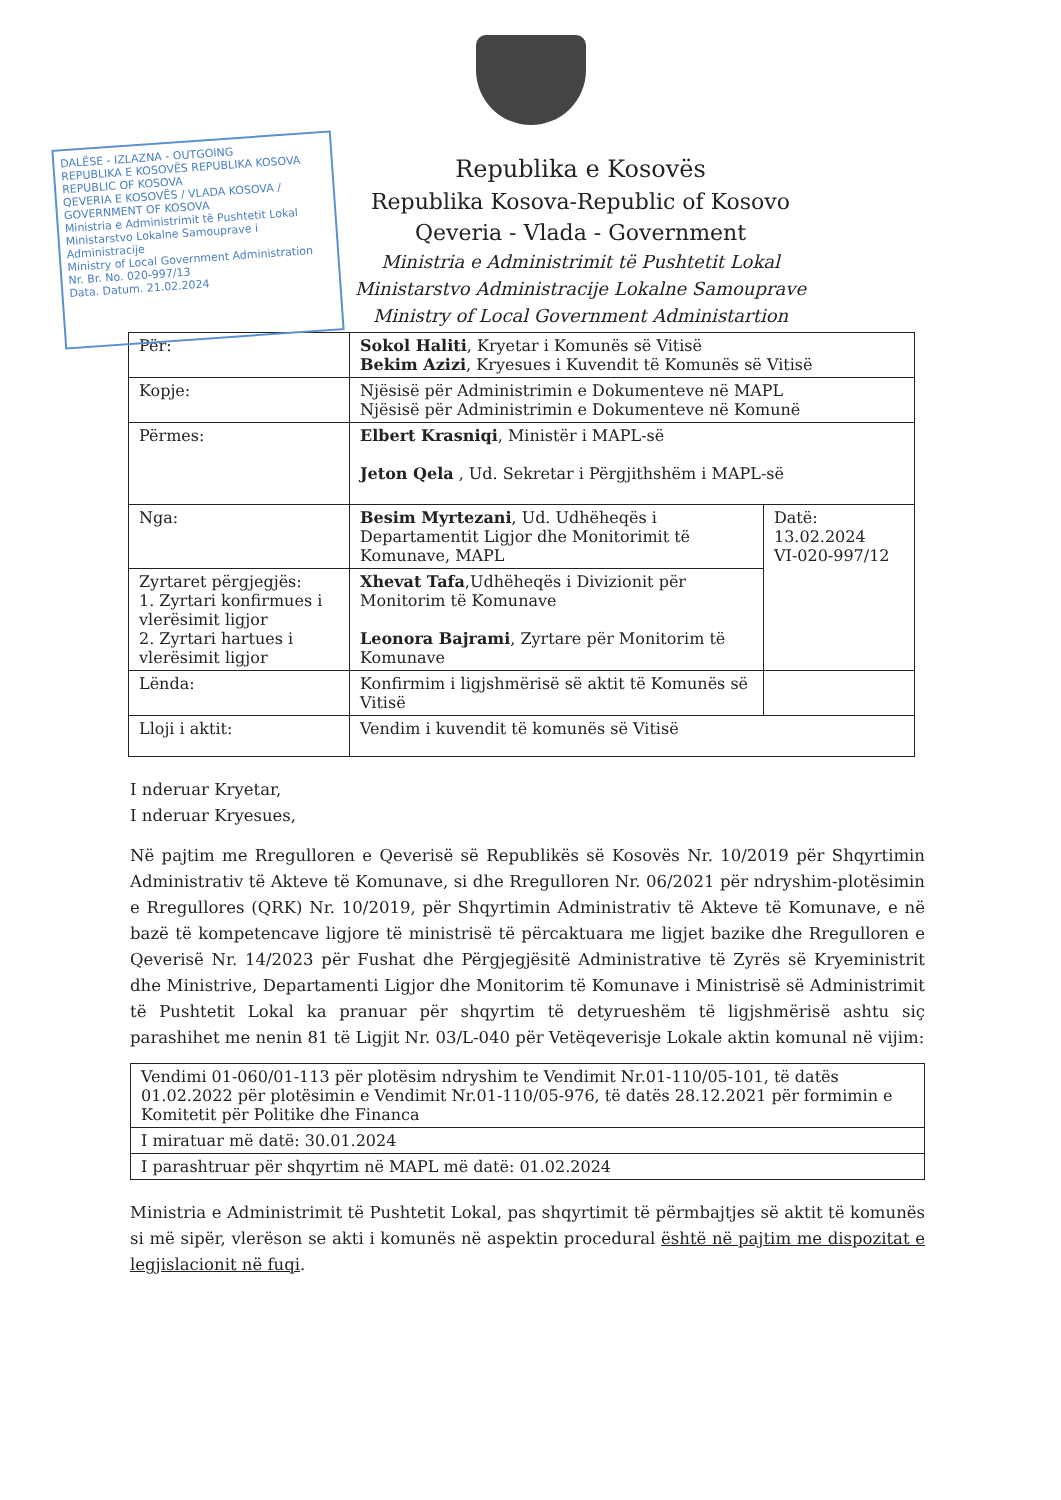DALËSE - IZLAZNA - OUTGOING
REPUBLIKA E KOSOVËS REPUBLIKA KOSOVA REPUBLIC OF KOSOVA
QEVERIA E KOSOVËS / VLADA KOSOVA / GOVERNMENT OF KOSOVA
Ministria e Administrimit të Pushtetit Lokal
Ministarstvo Lokalne Samouprave i Administracije
Ministry of Local Government Administration
Nr. Br. No. 020-997/13
Data. Datum. 21.02.2024
Republika e Kosovës
Republika Kosova-Republic of Kosovo
Qeveria - Vlada - Government
Ministria e Administrimit të Pushtetit Lokal
Ministarstvo Administracije Lokalne Samouprave
Ministry of Local Government Administartion
| Për: | Sokol Haliti , Kryetar i Komunës së Vitisë Bekim Azizi , Kryesues i Kuvendit të Komunës së Vitisë | |
| Kopje: | Njësisë për Administrimin e Dokumenteve në MAPL Njësisë për Administrimin e Dokumenteve në Komunë | |
| Përmes: | Elbert Krasniqi , Ministër i MAPL-së Jeton Qela , Ud. Sekretar i Përgjithshëm i MAPL-së | |
| Nga: | Besim Myrtezani , Ud. Udhëheqës i Departamentit Ligjor dhe Monitorimit të Komunave, MAPL | Datë: 13.02.2024 VI-020-997/12 |
| Zyrtaret përgjegjës: 1. Zyrtari konfirmues i vlerësimit ligjor 2. Zyrtari hartues i vlerësimit ligjor | Xhevat Tafa ,Udhëheqës i Divizionit për Monitorim të Komunave Leonora Bajrami , Zyrtare për Monitorim të Komunave | |
| Lënda: | Konfirmim i ligjshmërisë së aktit të Komunës së Vitisë | |
| Lloji i aktit: | Vendim i kuvendit të komunës së Vitisë | |
I nderuar Kryetar,
I nderuar Kryesues,
Në pajtim me Rregulloren e Qeverisë së Republikës së Kosovës Nr. 10/2019 për Shqyrtimin Administrativ të Akteve të Komunave, si dhe Rregulloren Nr. 06/2021 për ndryshim-plotësimin e Rregullores (QRK) Nr. 10/2019, për Shqyrtimin Administrativ të Akteve të Komunave, e në bazë të kompetencave ligjore të ministrisë të përcaktuara me ligjet bazike dhe Rregulloren e Qeverisë Nr. 14/2023 për Fushat dhe Përgjegjësitë Administrative të Zyrës së Kryeministrit dhe Ministrive, Departamenti Ligjor dhe Monitorim të Komunave i Ministrisë së Administrimit të Pushtetit Lokal ka pranuar për shqyrtim të detyrueshëm të ligjshmërisë ashtu siç parashihet me nenin 81 të Ligjit Nr. 03/L-040 për Vetëqeverisje Lokale aktin komunal në vijim:
| Vendimi 01-060/01-113 për plotësim ndryshim te Vendimit Nr.01-110/05-101, të datës 01.02.2022 për plotësimin e Vendimit Nr.01-110/05-976, të datës 28.12.2021 për formimin e Komitetit për Politike dhe Financa |
| I miratuar më datë: 30.01.2024 |
| I parashtruar për shqyrtim në MAPL më datë: 01.02.2024 |
Ministria e Administrimit të Pushtetit Lokal, pas shqyrtimit të përmbajtjes së aktit të komunës si më sipër, vlerëson se akti i komunës në aspektin procedural është në pajtim me dispozitat e legjislacionit në fuqi.